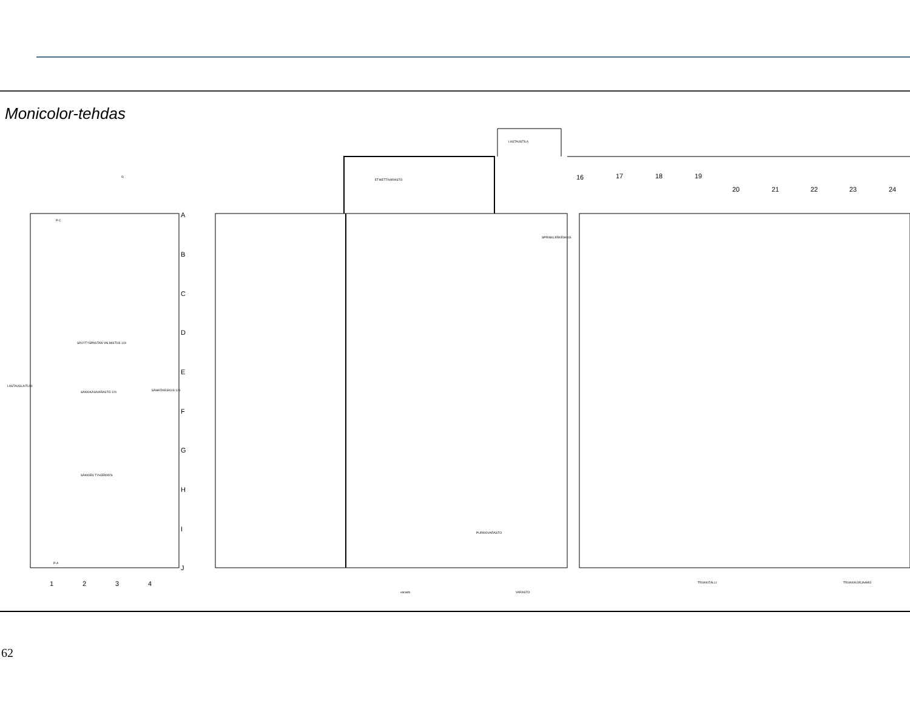Monicolor-tehdas
A
B
C
D
E
F
G
H
I
J
1
2
3
4
16
17
18
19
20
21
22
23
24
P-C
P-A
G
SÄVYTYSPASTAN VALMISTUS 119
SÄKKIKÄSIVARASTO 120
SÄHKÖKESKUS 121
SÄKKIEN TYHJENNYS
LASTAUSLAITURI
ETIKETTIVARASTO
PURKKIVARASTO
SPRINKLERKESKUS
TRUKKITALLI
TRUKKIKORJAAMO
varasto
VARASTO
LASTAUSTILA
62